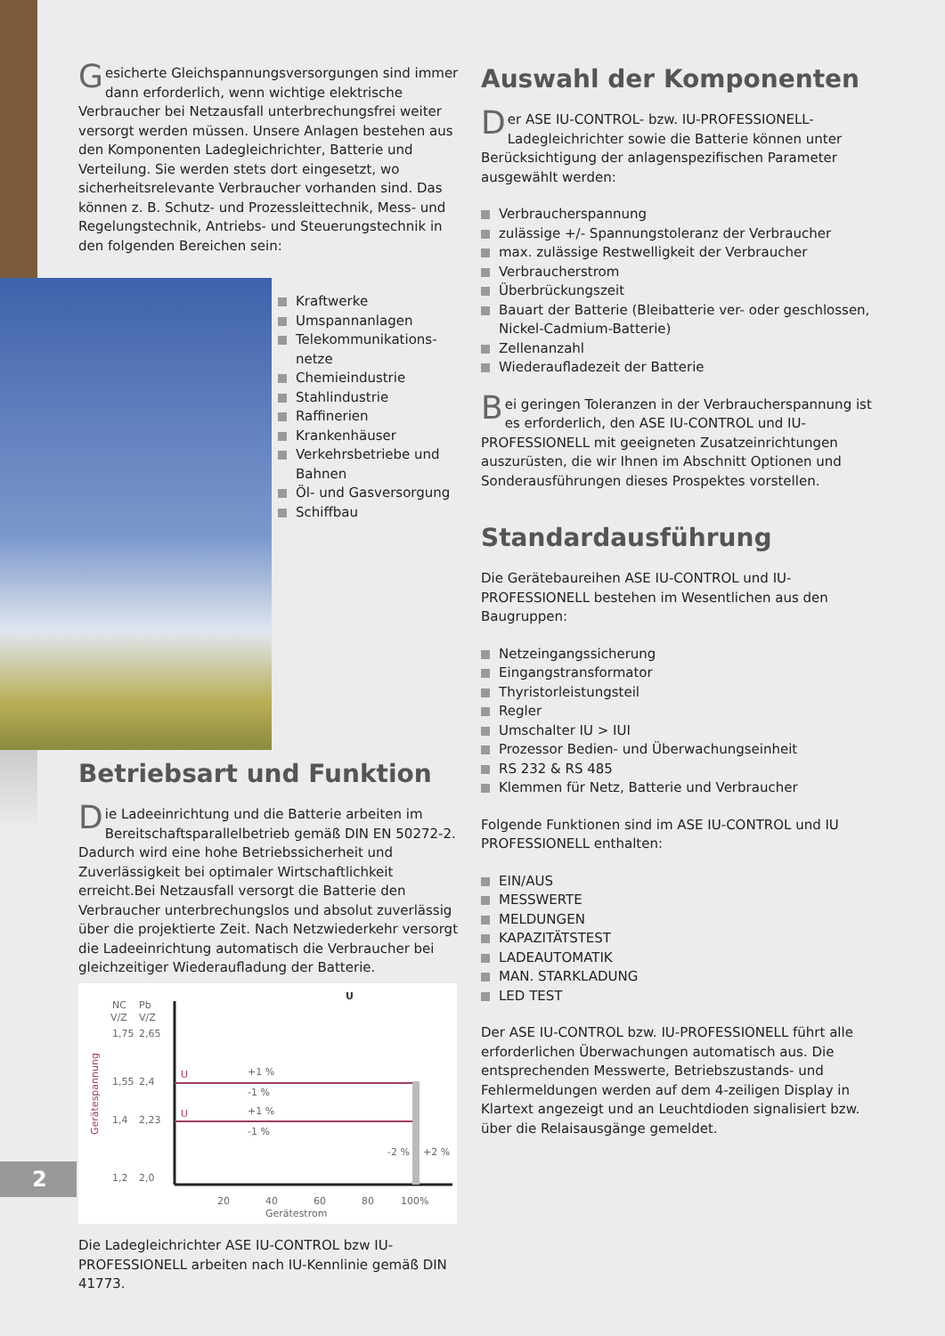Gesicherte Gleichspannungsversorgungen sind immer dann erforderlich, wenn wichtige elektrische Verbraucher bei Netzausfall unterbrechungsfrei weiter versorgt werden müssen. Unsere Anlagen bestehen aus den Komponenten Ladegleichrichter, Batterie und Verteilung. Sie werden stets dort eingesetzt, wo sicherheitsrelevante Verbraucher vorhanden sind. Das können z. B. Schutz- und Prozessleittechnik, Mess- und Regelungstechnik, Antriebs- und Steuerungstechnik in den folgenden Bereichen sein:
Kraftwerke
Umspannanlagen
Telekommunikations-netze
Chemieindustrie
Stahlindustrie
Raffinerien
Krankenhäuser
Verkehrsbetriebe und Bahnen
Öl- und Gasversorgung
Schiffbau
Betriebsart und Funktion
Die Ladeeinrichtung und die Batterie arbeiten im Bereitschaftsparallelbetrieb gemäß DIN EN 50272-2. Dadurch wird eine hohe Betriebssicherheit und Zuverlässigkeit bei optimaler Wirtschaftlichkeit erreicht.Bei Netzausfall versorgt die Batterie den Verbraucher unterbrechungslos und absolut zuverlässig über die projektierte Zeit. Nach Netzwiederkehr versorgt die Ladeeinrichtung automatisch die Verbraucher bei gleichzeitiger Wiederaufladung der Batterie.
NC
Pb
U
V/Z
V/Z
1,75
2,65
1,55
2,4
1,4
2,23
1,2
2,0
Gerätespannung
U
U
+1 %
-1 %
+1 %
-1 %
-2 %
+2 %
20
40
60
80
100%
Gerätestrom
Die Ladegleichrichter ASE IU-CONTROL bzw IU-PROFESSIONELL arbeiten nach IU-Kennlinie gemäß DIN 41773.
Auswahl der Komponenten
Der ASE IU-CONTROL- bzw. IU-PROFESSIONELL-Ladegleichrichter sowie die Batterie können unter Berücksichtigung der anlagenspezifischen Parameter ausgewählt werden:
Verbraucherspannung
zulässige +/- Spannungstoleranz der Verbraucher
max. zulässige Restwelligkeit der Verbraucher
Verbraucherstrom
Überbrückungszeit
Bauart der Batterie (Bleibatterie ver- oder geschlossen, Nickel-Cadmium-Batterie)
Zellenanzahl
Wiederaufladezeit der Batterie
Bei geringen Toleranzen in der Verbraucherspannung ist es erforderlich, den ASE IU-CONTROL und IU-PROFESSIONELL mit geeigneten Zusatzeinrichtungen auszurüsten, die wir Ihnen im Abschnitt Optionen und Sonderausführungen dieses Prospektes vorstellen.
Standardausführung
Die Gerätebaureihen ASE IU-CONTROL und IU-PROFESSIONELL bestehen im Wesentlichen aus den Baugruppen:
Netzeingangssicherung
Eingangstransformator
Thyristorleistungsteil
Regler
Umschalter IU > IUI
Prozessor Bedien- und Überwachungseinheit
RS 232 & RS 485
Klemmen für Netz, Batterie und Verbraucher
Folgende Funktionen sind im ASE IU-CONTROL und IU PROFESSIONELL enthalten:
EIN/AUS
MESSWERTE
MELDUNGEN
KAPAZITÄTSTEST
LADEAUTOMATIK
MAN. STARKLADUNG
LED TEST
Der ASE IU-CONTROL bzw. IU-PROFESSIONELL führt alle erforderlichen Überwachungen automatisch aus. Die entsprechenden Messwerte, Betriebszustands- und Fehlermeldungen werden auf dem 4-zeiligen Display in Klartext angezeigt und an Leuchtdioden signalisiert bzw. über die Relaisausgänge gemeldet.
2